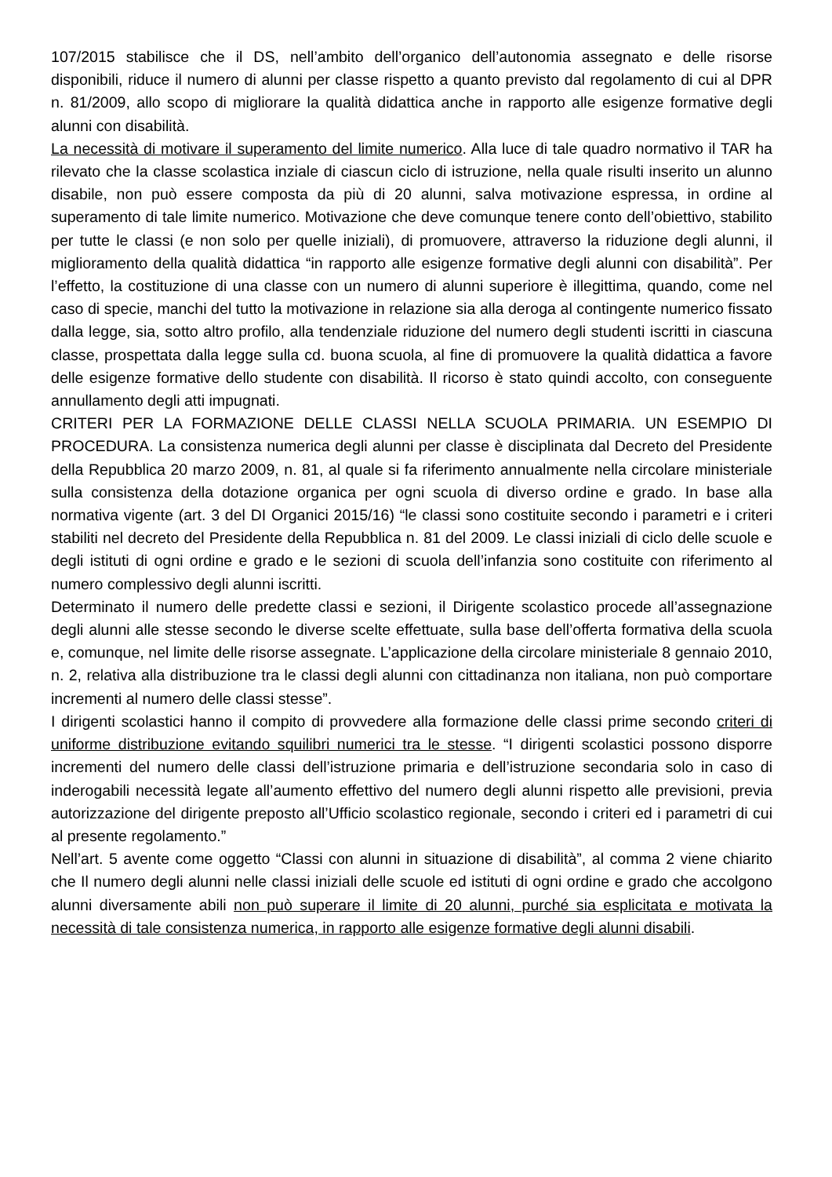107/2015 stabilisce che il DS, nell’ambito dell’organico dell’autonomia assegnato e delle risorse disponibili, riduce il numero di alunni per classe rispetto a quanto previsto dal regolamento di cui al DPR n. 81/2009, allo scopo di migliorare la qualità didattica anche in rapporto alle esigenze formative degli alunni con disabilità.
La necessità di motivare il superamento del limite numerico. Alla luce di tale quadro normativo il TAR ha rilevato che la classe scolastica inziale di ciascun ciclo di istruzione, nella quale risulti inserito un alunno disabile, non può essere composta da più di 20 alunni, salva motivazione espressa, in ordine al superamento di tale limite numerico. Motivazione che deve comunque tenere conto dell’obiettivo, stabilito per tutte le classi (e non solo per quelle iniziali), di promuovere, attraverso la riduzione degli alunni, il miglioramento della qualità didattica “in rapporto alle esigenze formative degli alunni con disabilità”. Per l’effetto, la costituzione di una classe con un numero di alunni superiore è illegittima, quando, come nel caso di specie, manchi del tutto la motivazione in relazione sia alla deroga al contingente numerico fissato dalla legge, sia, sotto altro profilo, alla tendenziale riduzione del numero degli studenti iscritti in ciascuna classe, prospettata dalla legge sulla cd. buona scuola, al fine di promuovere la qualità didattica a favore delle esigenze formative dello studente con disabilità. Il ricorso è stato quindi accolto, con conseguente annullamento degli atti impugnati.
CRITERI PER LA FORMAZIONE DELLE CLASSI NELLA SCUOLA PRIMARIA. UN ESEMPIO DI PROCEDURA. La consistenza numerica degli alunni per classe è disciplinata dal Decreto del Presidente della Repubblica 20 marzo 2009, n. 81, al quale si fa riferimento annualmente nella circolare ministeriale sulla consistenza della dotazione organica per ogni scuola di diverso ordine e grado. In base alla normativa vigente (art. 3 del DI Organici 2015/16) “le classi sono costituite secondo i parametri e i criteri stabiliti nel decreto del Presidente della Repubblica n. 81 del 2009. Le classi iniziali di ciclo delle scuole e degli istituti di ogni ordine e grado e le sezioni di scuola dell’infanzia sono costituite con riferimento al numero complessivo degli alunni iscritti.
Determinato il numero delle predette classi e sezioni, il Dirigente scolastico procede all’assegnazione degli alunni alle stesse secondo le diverse scelte effettuate, sulla base dell’offerta formativa della scuola e, comunque, nel limite delle risorse assegnate. L’applicazione della circolare ministeriale 8 gennaio 2010, n. 2, relativa alla distribuzione tra le classi degli alunni con cittadinanza non italiana, non può comportare incrementi al numero delle classi stesse”.
I dirigenti scolastici hanno il compito di provvedere alla formazione delle classi prime secondo criteri di uniforme distribuzione evitando squilibri numerici tra le stesse. “I dirigenti scolastici possono disporre incrementi del numero delle classi dell’istruzione primaria e dell’istruzione secondaria solo in caso di inderogabili necessità legate all’aumento effettivo del numero degli alunni rispetto alle previsioni, previa autorizzazione del dirigente preposto all’Ufficio scolastico regionale, secondo i criteri ed i parametri di cui al presente regolamento.”
Nell’art. 5 avente come oggetto “Classi con alunni in situazione di disabilità”, al comma 2 viene chiarito che Il numero degli alunni nelle classi iniziali delle scuole ed istituti di ogni ordine e grado che accolgono alunni diversamente abili non può superare il limite di 20 alunni, purché sia esplicitata e motivata la necessità di tale consistenza numerica, in rapporto alle esigenze formative degli alunni disabili.